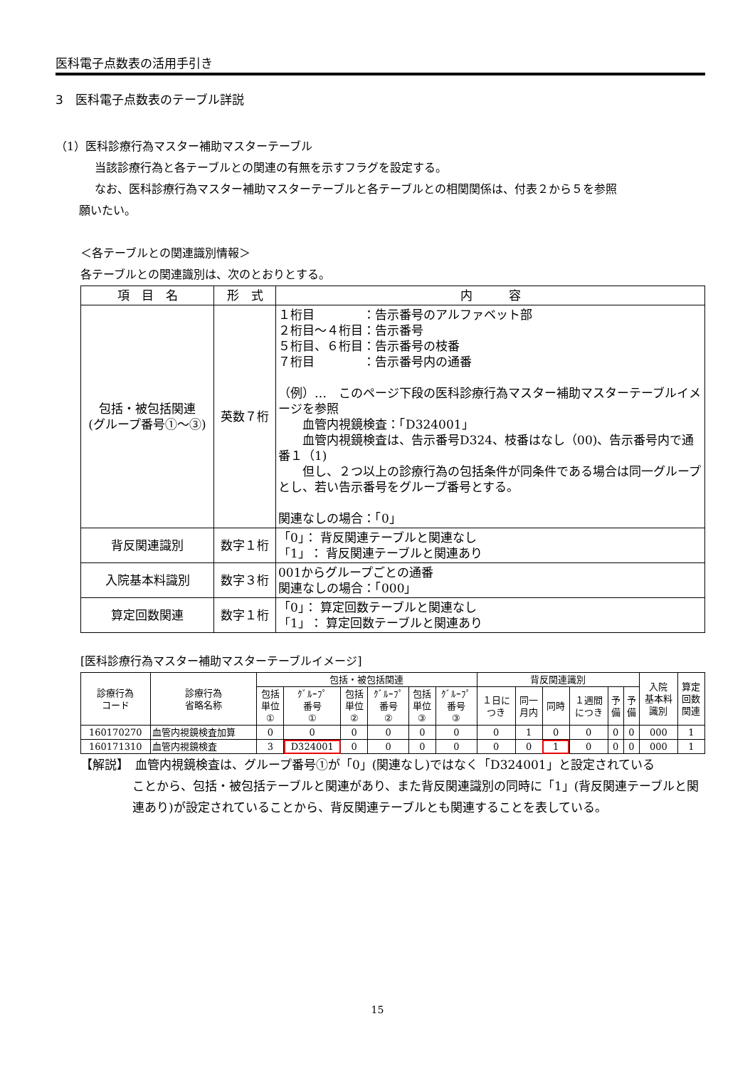医科電子点数表の活用手引き
3　医科電子点数表のテーブル詳説
（1）医科診療行為マスター補助マスターテーブル
当該診療行為と各テーブルとの関連の有無を示すフラグを設定する。
なお、医科診療行為マスター補助マスターテーブルと各テーブルとの相関関係は、付表２から５を参照
願いたい。
＜各テーブルとの関連識別情報＞
各テーブルとの関連識別は、次のとおりとする。
| 項 目 名 | 形 式 | 内 容 |
| --- | --- | --- |
| 包括・被包括関連 (グループ番号①～③) | 英数７桁 | １桁目 ：告示番号のアルファベット部 ２桁目～４桁目：告示番号 ５桁目、６桁目：告示番号の枝番 ７桁目 ：告示番号内の通番 （例）… このページ下段の医科診療行為マスター補助マスターテーブルイメージを参照 血管内視鏡検査：「D324001」 血管内視鏡検査は、告示番号D324、枝番はなし（00)、告示番号内で通番１（1) 但し、２つ以上の診療行為の包括条件が同条件である場合は同一グループとし、若い告示番号をグループ番号とする。 関連なしの場合：「0」 |
| 背反関連識別 | 数字１桁 | 「0」： 背反関連テーブルと関連なし 「1」： 背反関連テーブルと関連あり |
| 入院基本料識別 | 数字３桁 | 001からグループごとの通番 関連なしの場合：「000」 |
| 算定回数関連 | 数字１桁 | 「0」： 算定回数テーブルと関連なし 「1」： 算定回数テーブルと関連あり |
[医科診療行為マスター補助マスターテーブルイメージ]
| 診療行為 コード | 診療行為 省略名称 | 包括・被包括関連 | | | | | | 背反関連識別 | | | | | | 入院 基本料 識別 | 算定 回数 関連 |
| --- | --- | --- | --- | --- | --- | --- | --- | --- | --- | --- | --- | --- | --- | --- | --- |
| | | 包括 単位 ① | ｸﾞﾙｰﾌﾟ 番号 ① | 包括 単位 ② | ｸﾞﾙｰﾌﾟ 番号 ② | 包括 単位 ③ | ｸﾞﾙｰﾌﾟ 番号 ③ | １日に つき | 同一 月内 | 同時 | １週間 につき | 予 備 | 予 備 | | |
| 160170270 | 血管内視鏡検査加算 | 0 | 0 | 0 | 0 | 0 | 0 | 0 | 1 | 0 | 0 | 0 | 0 | 000 | 1 |
| 160171310 | 血管内視鏡検査 | 3 | D324001 | 0 | 0 | 0 | 0 | 0 | 0 | 1 | 0 | 0 | 0 | 000 | 1 |
【解説】　血管内視鏡検査は、グループ番号①が「0」(関連なし)ではなく「D324001」と設定されている
ことから、包括・被包括テーブルと関連があり、また背反関連識別の同時に「1」(背反関連テーブルと関連あり)が設定されていることから、背反関連テーブルとも関連することを表している。
15